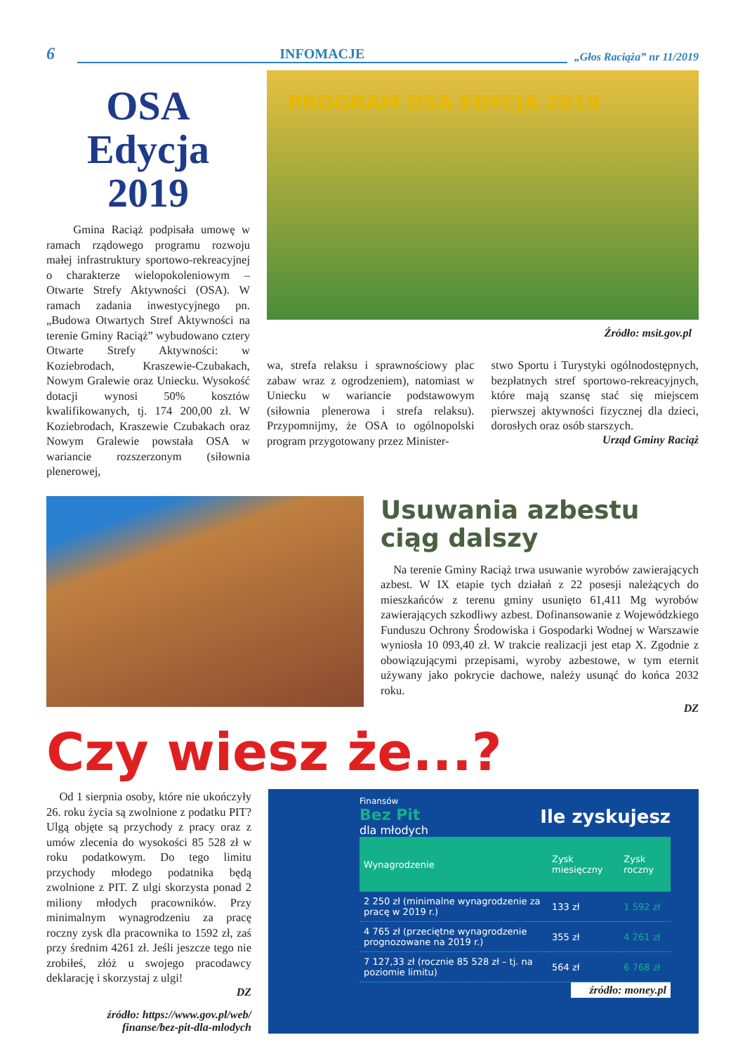6 INFOMACJE „Głos Raciąża” nr 11/2019
OSA
Edycja
2019
Gmina Raciąż podpisała umowę w ramach rządowego programu rozwoju małej infrastruktury sportowo-rekreacyjnej o charakterze wielopokoleniowym – Otwarte Strefy Aktywności (OSA). W ramach zadania inwestycyjnego pn. „Budowa Otwartych Stref Aktywności na terenie Gminy Raciąż” wybudowano cztery Otwarte Strefy Aktywności: w Koziebrodach, Kraszewie-Czubakach, Nowym Gralewie oraz Uniecku. Wysokość dotacji wynosi 50% kosztów kwalifikowanych, tj. 174 200,00 zł. W Koziebrodach, Kraszewie Czubakach oraz Nowym Gralewie powstała OSA w wariancie rozszerzonym (siłownia plenerowej,
PROGRAM OSA EDYCJA 2019
Źródło: msit.gov.pl
wa, strefa relaksu i sprawnościowy plac zabaw wraz z ogrodzeniem), natomiast w Uniecku w wariancie podstawowym (siłownia plenerowa i strefa relaksu). Przypomnijmy, że OSA to ogólnopolski program przygotowany przez Minister-
stwo Sportu i Turystyki ogólnodostępnych, bezpłatnych stref sportowo-rekreacyjnych, które mają szansę stać się miejscem pierwszej aktywności fizycznej dla dzieci, dorosłych oraz osób starszych.
Urząd Gminy Raciąż
Usuwania azbestu ciąg dalszy
Na terenie Gminy Raciąż trwa usuwanie wyrobów zawierających azbest. W IX etapie tych działań z 22 posesji należących do mieszkańców z terenu gminy usunięto 61,411 Mg wyrobów zawierających szkodliwy azbest. Dofinansowanie z Wojewódzkiego Funduszu Ochrony Środowiska i Gospodarki Wodnej w Warszawie wyniosła 10 093,40 zł. W trakcie realizacji jest etap X. Zgodnie z obowiązującymi przepisami, wyroby azbestowe, w tym eternit używany jako pokrycie dachowe, należy usunąć do końca 2032 roku.
DZ
Czy wiesz że...?
Od 1 sierpnia osoby, które nie ukończyły 26. roku życia są zwolnione z podatku PIT? Ulgą objęte są przychody z pracy oraz z umów zlecenia do wysokości 85 528 zł w roku podatkowym. Do tego limitu przychody młodego podatnika będą zwolnione z PIT. Z ulgi skorzysta ponad 2 miliony młodych pracowników. Przy minimalnym wynagrodzeniu za pracę roczny zysk dla pracownika to 1592 zł, zaś przy średnim 4261 zł. Jeśli jeszcze tego nie zrobiłeś, złóż u swojego pracodawcy deklarację i skorzystaj z ulgi!
DZ
źródło: https://www.gov.pl/web/
finanse/bez-pit-dla-mlodych
Finansów
Bez Pit
dla młodych
Ile zyskujesz
| Wynagrodzenie | Zysk miesięczny | Zysk roczny |
| --- | --- | --- |
| 2 250 zł (minimalne wynagrodzenie za pracę w 2019 r.) | 133 zł | 1 592 zł |
| 4 765 zł (przeciętne wynagrodzenie prognozowane na 2019 r.) | 355 zł | 4 261 zł |
| 7 127,33 zł (rocznie 85 528 zł – tj. na poziomie limitu) | 564 zł | 6 768 zł |
źródło: money.pl